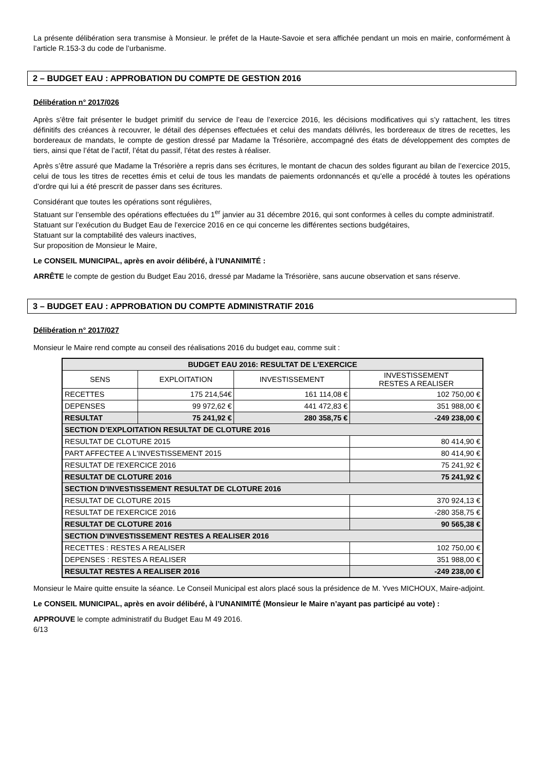La présente délibération sera transmise à Monsieur. le préfet de la Haute-Savoie et sera affichée pendant un mois en mairie, conformément à l’article R.153-3 du code de l’urbanisme.
2 – BUDGET EAU : APPROBATION DU COMPTE DE GESTION 2016
Délibération n° 2017/026
Après s’être fait présenter le budget primitif du service de l’eau de l’exercice 2016, les décisions modificatives qui s’y rattachent, les titres définitifs des créances à recouvrer, le détail des dépenses effectuées et celui des mandats délivrés, les bordereaux de titres de recettes, les bordereaux de mandats, le compte de gestion dressé par Madame la Trésorière, accompagné des états de développement des comptes de tiers, ainsi que l’état de l’actif, l’état du passif, l’état des restes à réaliser.
Après s’être assuré que Madame la Trésorière a repris dans ses écritures, le montant de chacun des soldes figurant au bilan de l’exercice 2015, celui de tous les titres de recettes émis et celui de tous les mandats de paiements ordonnancés et qu’elle a procédé à toutes les opérations d’ordre qui lui a été prescrit de passer dans ses écritures.
Considérant que toutes les opérations sont régulières,
Statuant sur l’ensemble des opérations effectuées du 1<sup>er</sup> janvier au 31 décembre 2016, qui sont conformes à celles du compte administratif.
Statuant sur l’exécution du Budget Eau de l’exercice 2016 en ce qui concerne les différentes sections budgétaires,
Statuant sur la comptabilité des valeurs inactives,
Sur proposition de Monsieur le Maire,
Le CONSEIL MUNICIPAL, après en avoir délibéré, à l’UNANIMITÉ :
ARRÊTE le compte de gestion du Budget Eau 2016, dressé par Madame la Trésorière, sans aucune observation et sans réserve.
3 – BUDGET EAU : APPROBATION DU COMPTE ADMINISTRATIF 2016
Délibération n° 2017/027
Monsieur le Maire rend compte au conseil des réalisations 2016 du budget eau, comme suit :
| BUDGET EAU 2016: RESULTAT DE L'EXERCICE | | | |
| SENS | EXPLOITATION | INVESTISSEMENT | INVESTISSEMENT RESTES A REALISER |
| RECETTES | 175 214,54€ | 161 114,08 € | 102 750,00 € |
| DEPENSES | 99 972,62 € | 441 472,83 € | 351 988,00 € |
| RESULTAT | 75 241,92 € | 280 358,75 € | -249 238,00 € |
| SECTION D’EXPLOITATION RESULTAT DE CLOTURE 2016 | | | |
| RESULTAT DE CLOTURE 2015 | | | 80 414,90 € |
| PART AFFECTEE A L'INVESTISSEMENT 2015 | | | 80 414,90 € |
| RESULTAT DE l'EXERCICE 2016 | | | 75 241,92 € |
| RESULTAT DE CLOTURE 2016 | | | 75 241,92 € |
| SECTION D'INVESTISSEMENT RESULTAT DE CLOTURE 2016 | | | |
| RESULTAT DE CLOTURE 2015 | | | 370 924,13 € |
| RESULTAT DE l'EXERCICE 2016 | | | -280 358,75 € |
| RESULTAT DE CLOTURE 2016 | | | 90 565,38 € |
| SECTION D'INVESTISSEMENT RESTES A REALISER 2016 | | | |
| RECETTES : RESTES A REALISER | | | 102 750,00 € |
| DEPENSES : RESTES A REALISER | | | 351 988,00 € |
| RESULTAT RESTES A REALISER 2016 | | | -249 238,00 € |
Monsieur le Maire quitte ensuite la séance. Le Conseil Municipal est alors placé sous la présidence de M. Yves MICHOUX, Maire-adjoint.
Le CONSEIL MUNICIPAL, après en avoir délibéré, à l’UNANIMITÉ (Monsieur le Maire n’ayant pas participé au vote) :
APPROUVE le compte administratif du Budget Eau M 49 2016.
6/13